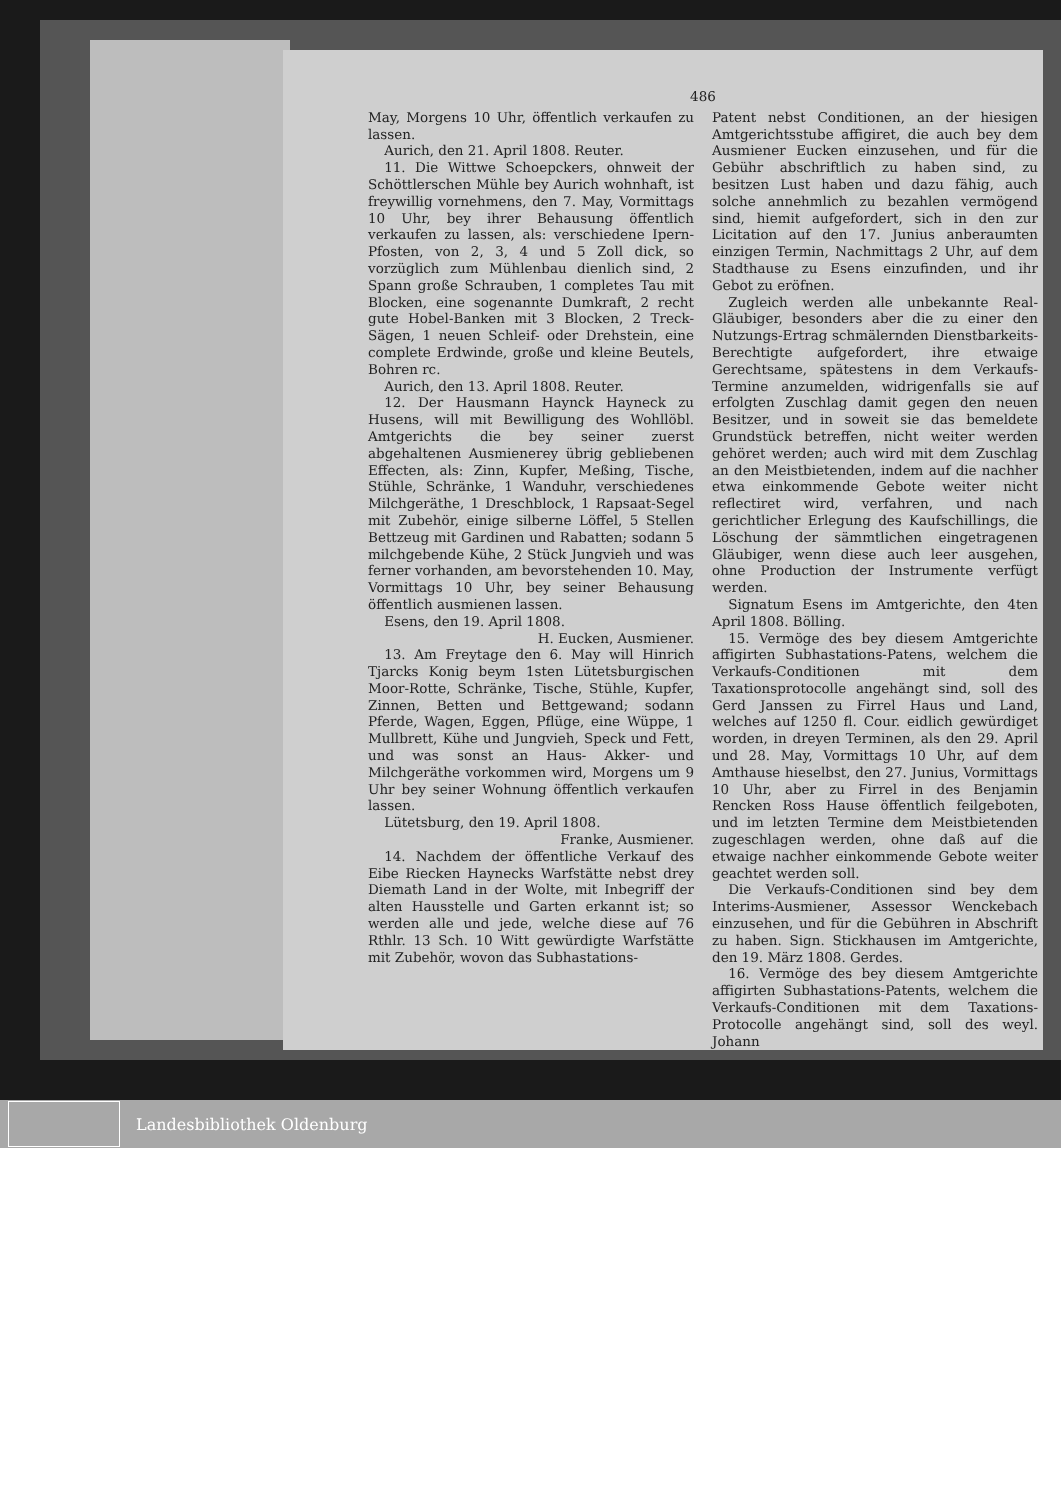486
May, Morgens 10 Uhr, öffentlich verkaufen zu lassen.
Aurich, den 21. April 1808. Reuter.
11. Die Wittwe Schoepckers, ohnweit der Schöttlerschen Mühle bey Aurich wohnhaft, ist freywillig vornehmens, den 7. May, Vormittags 10 Uhr, bey ihrer Behausung öffentlich verkaufen zu lassen, als: verschiedene Ipern-Pfosten, von 2, 3, 4 und 5 Zoll dick, so vorzüglich zum Mühlenbau dienlich sind, 2 Spann große Schrauben, 1 completes Tau mit Blocken, eine sogenannte Dumkraft, 2 recht gute Hobel-Banken mit 3 Blocken, 2 Treck-Sägen, 1 neuen Schleif- oder Drehstein, eine complete Erdwinde, große und kleine Beutels, Bohren rc.
Aurich, den 13. April 1808. Reuter.
12. Der Hausmann Haynck Hayneck zu Husens, will mit Bewilligung des Wohllöbl. Amtgerichts die bey seiner zuerst abgehaltenen Ausmienerey übrig gebliebenen Effecten, als: Zinn, Kupfer, Meßing, Tische, Stühle, Schränke, 1 Wanduhr, verschiedenes Milchgeräthe, 1 Dreschblock, 1 Rapsaat-Segel mit Zubehör, einige silberne Löffel, 5 Stellen Bettzeug mit Gardinen und Rabatten; sodann 5 milchgebende Kühe, 2 Stück Jungvieh und was ferner vorhanden, am bevorstehenden 10. May, Vormittags 10 Uhr, bey seiner Behausung öffentlich ausmienen lassen.
Esens, den 19. April 1808.
H. Eucken, Ausmiener.
13. Am Freytage den 6. May will Hinrich Tjarcks Konig beym 1sten Lütetsburgischen Moor-Rotte, Schränke, Tische, Stühle, Kupfer, Zinnen, Betten und Bettgewand; sodann Pferde, Wagen, Eggen, Pflüge, eine Wüppe, 1 Mullbrett, Kühe und Jungvieh, Speck und Fett, und was sonst an Haus- Akker- und Milchgeräthe vorkommen wird, Morgens um 9 Uhr bey seiner Wohnung öffentlich verkaufen lassen.
Lütetsburg, den 19. April 1808.
Franke, Ausmiener.
14. Nachdem der öffentliche Verkauf des Eibe Riecken Haynecks Warfstätte nebst drey Diemath Land in der Wolte, mit Inbegriff der alten Hausstelle und Garten erkannt ist; so werden alle und jede, welche diese auf 76 Rthlr. 13 Sch. 10 Witt gewürdigte Warfstätte mit Zubehör, wovon das Subhastations-
Patent nebst Conditionen, an der hiesigen Amtgerichtsstube affigiret, die auch bey dem Ausmiener Eucken einzusehen, und für die Gebühr abschriftlich zu haben sind, zu besitzen Lust haben und dazu fähig, auch solche annehmlich zu bezahlen vermögend sind, hiemit aufgefordert, sich in den zur Licitation auf den 17. Junius anberaumten einzigen Termin, Nachmittags 2 Uhr, auf dem Stadthause zu Esens einzufinden, und ihr Gebot zu eröfnen.
Zugleich werden alle unbekannte Real-Gläubiger, besonders aber die zu einer den Nutzungs-Ertrag schmälernden Dienstbarkeits-Berechtigte aufgefordert, ihre etwaige Gerechtsame, spätestens in dem Verkaufs-Termine anzumelden, widrigenfalls sie auf erfolgten Zuschlag damit gegen den neuen Besitzer, und in soweit sie das bemeldete Grundstück betreffen, nicht weiter werden gehöret werden; auch wird mit dem Zuschlag an den Meistbietenden, indem auf die nachher etwa einkommende Gebote weiter nicht reflectiret wird, verfahren, und nach gerichtlicher Erlegung des Kaufschillings, die Löschung der sämmtlichen eingetragenen Gläubiger, wenn diese auch leer ausgehen, ohne Production der Instrumente verfügt werden.
Signatum Esens im Amtgerichte, den 4ten April 1808. Bölling.
15. Vermöge des bey diesem Amtgerichte affigirten Subhastations-Patens, welchem die Verkaufs-Conditionen mit dem Taxationsprotocolle angehängt sind, soll des Gerd Janssen zu Firrel Haus und Land, welches auf 1250 fl. Cour. eidlich gewürdiget worden, in dreyen Terminen, als den 29. April und 28. May, Vormittags 10 Uhr, auf dem Amthause hieselbst, den 27. Junius, Vormittags 10 Uhr, aber zu Firrel in des Benjamin Rencken Ross Hause öffentlich feilgeboten, und im letzten Termine dem Meistbietenden zugeschlagen werden, ohne daß auf die etwaige nachher einkommende Gebote weiter geachtet werden soll.
Die Verkaufs-Conditionen sind bey dem Interims-Ausmiener, Assessor Wenckebach einzusehen, und für die Gebühren in Abschrift zu haben. Sign. Stickhausen im Amtgerichte, den 19. März 1808. Gerdes.
16. Vermöge des bey diesem Amtgerichte affigirten Subhastations-Patents, welchem die Verkaufs-Conditionen mit dem Taxations-Protocolle angehängt sind, soll des weyl. Johann
Landesbibliothek Oldenburg